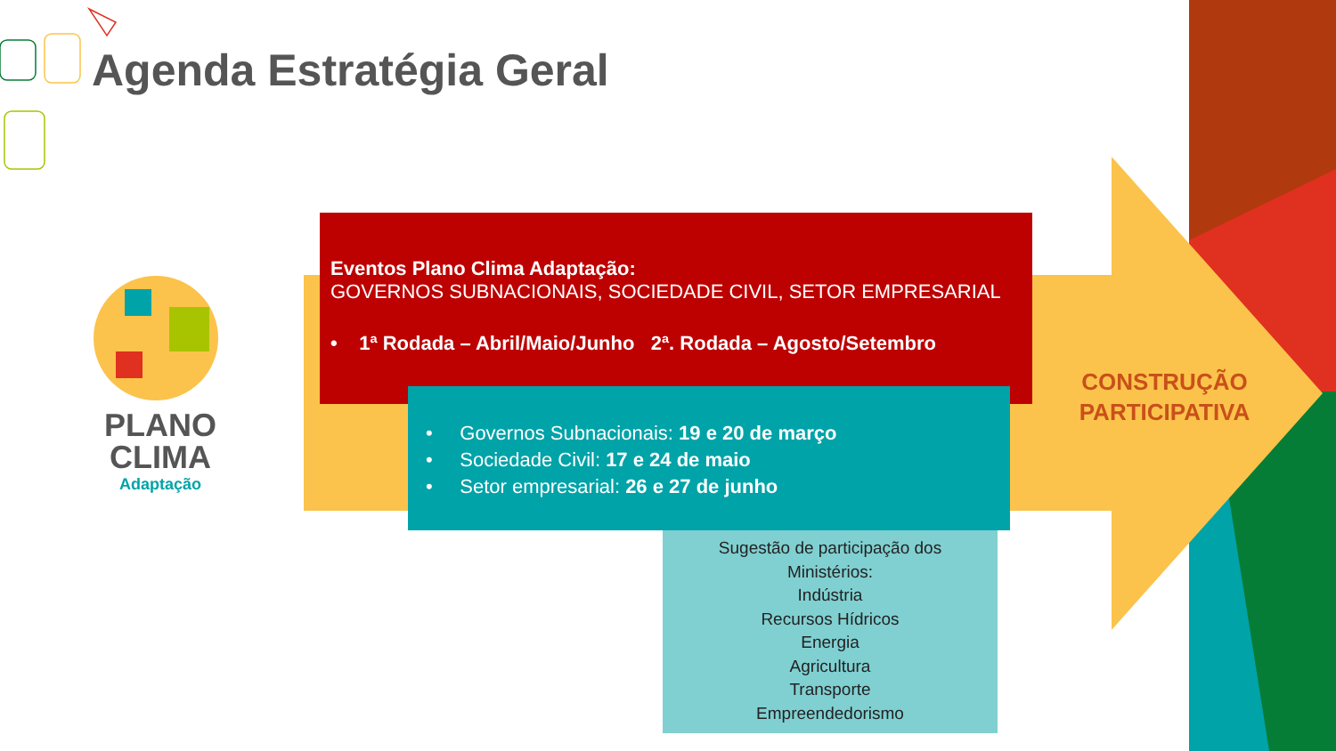Agenda Estratégia Geral
PLANO
CLIMA
Adaptação
Eventos Plano Clima Adaptação:
GOVERNOS SUBNACIONAIS, SOCIEDADE CIVIL, SETOR EMPRESARIAL
• 1ª Rodada – Abril/Maio/Junho 2ª. Rodada – Agosto/Setembro
• Governos Subnacionais: 19 e 20 de março
• Sociedade Civil: 17 e 24 de maio
• Setor empresarial: 26 e 27 de junho
Sugestão de participação dos
Ministérios:
Indústria
Recursos Hídricos
Energia
Agricultura
Transporte
Empreendedorismo
CONSTRUÇÃO PARTICIPATIVA